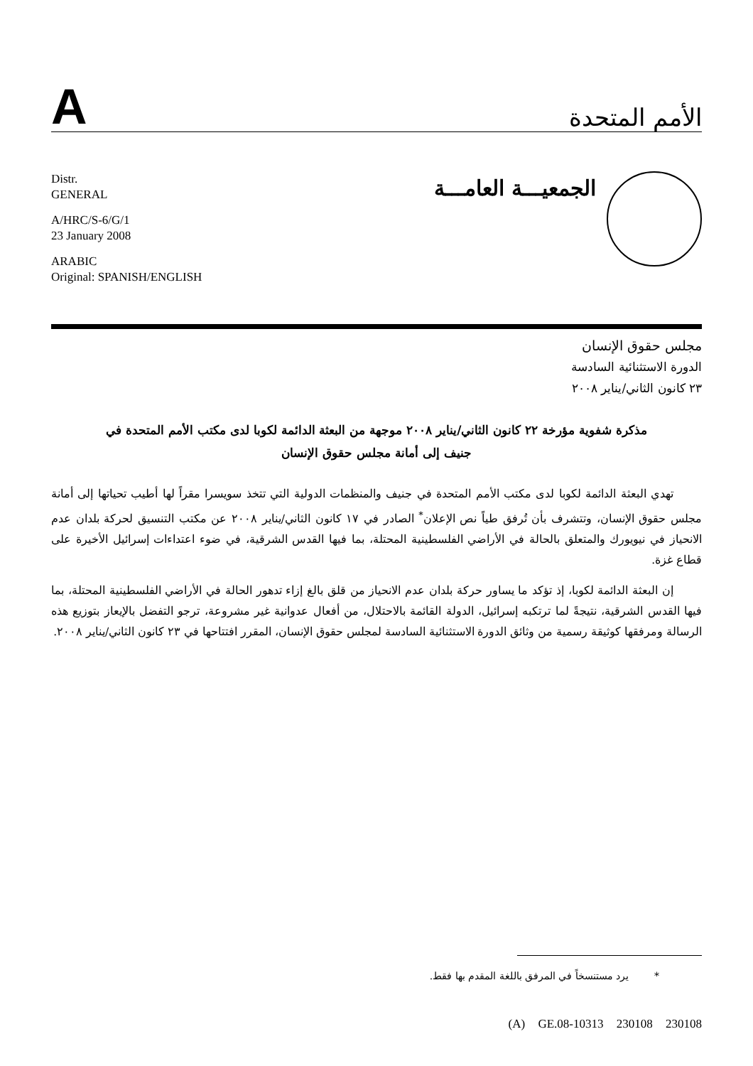A
الأمم المتحدة
Distr.
GENERAL
A/HRC/S-6/G/1
23 January 2008
ARABIC
Original: SPANISH/ENGLISH
الجمعيـــة العامـــة
مجلس حقوق الإنسان
الدورة الاستثنائية السادسة
٢٣ كانون الثاني/يناير ٢٠٠٨
مذكرة شفوية مؤرخة ٢٢ كانون الثاني/يناير ٢٠٠٨ موجهة من البعثة الدائمة لكوبا لدى مكتب الأمم المتحدة في جنيف إلى أمانة مجلس حقوق الإنسان
تهدي البعثة الدائمة لكوبا لدى مكتب الأمم المتحدة في جنيف والمنظمات الدولية التي تتخذ سويسرا مقراً لها أطيب تحياتها إلى أمانة مجلس حقوق الإنسان، وتتشرف بأن تُرفق طياً نص الإعلان<sup>*</sup> الصادر في ١٧ كانون الثاني/يناير ٢٠٠٨ عن مكتب التنسيق لحركة بلدان عدم الانحياز في نيويورك والمتعلق بالحالة في الأراضي الفلسطينية المحتلة، بما فيها القدس الشرقية، في ضوء اعتداءات إسرائيل الأخيرة على قطاع غزة.
إن البعثة الدائمة لكوبا، إذ تؤكد ما يساور حركة بلدان عدم الانحياز من قلق بالغ إزاء تدهور الحالة في الأراضي الفلسطينية المحتلة، بما فيها القدس الشرقية، نتيجةً لما ترتكبه إسرائيل، الدولة القائمة بالاحتلال، من أفعال عدوانية غير مشروعة، ترجو التفضل بالإيعاز بتوزيع هذه الرسالة ومرفقها كوثيقة رسمية من وثائق الدورة الاستثنائية السادسة لمجلس حقوق الإنسان، المقرر افتتاحها في ٢٣ كانون الثاني/يناير ٢٠٠٨.
* يرد مستنسخاً في المرفق باللغة المقدم بها فقط.
(A) GE.08-10313 230108 230108